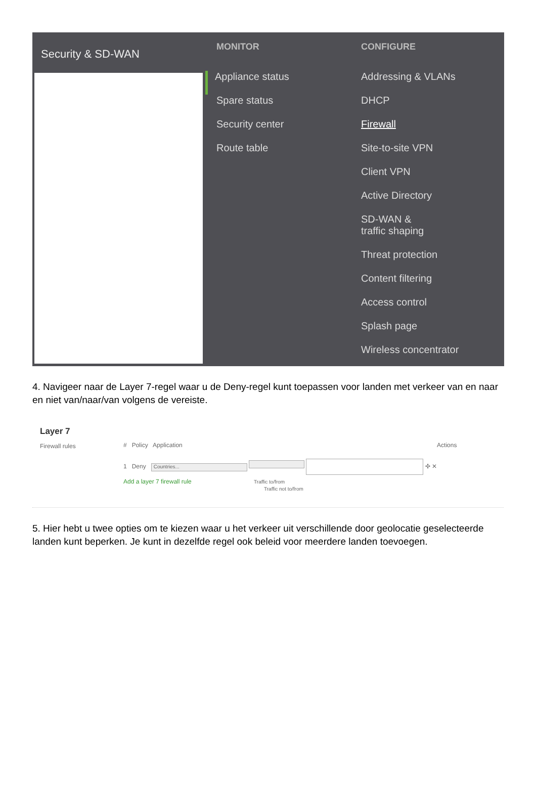Security & SD-WAN
MONITOR
Appliance status
Spare status
Security center
Route table
CONFIGURE
Addressing & VLANs
DHCP
Firewall
Site-to-site VPN
Client VPN
Active Directory
SD-WAN &
traffic shaping
Threat protection
Content filtering
Access control
Splash page
Wireless concentrator
4. Navigeer naar de Layer 7-regel waar u de Deny-regel kunt toepassen voor landen met verkeer van en naar en niet van/naar/van volgens de vereiste.
Layer 7
Firewall rules
# Policy Application Actions
1 Deny Countries... ✣ ✕
Add a layer 7 firewall rule Traffic to/from
Traffic not to/from
5. Hier hebt u twee opties om te kiezen waar u het verkeer uit verschillende door geolocatie geselecteerde landen kunt beperken. Je kunt in dezelfde regel ook beleid voor meerdere landen toevoegen.